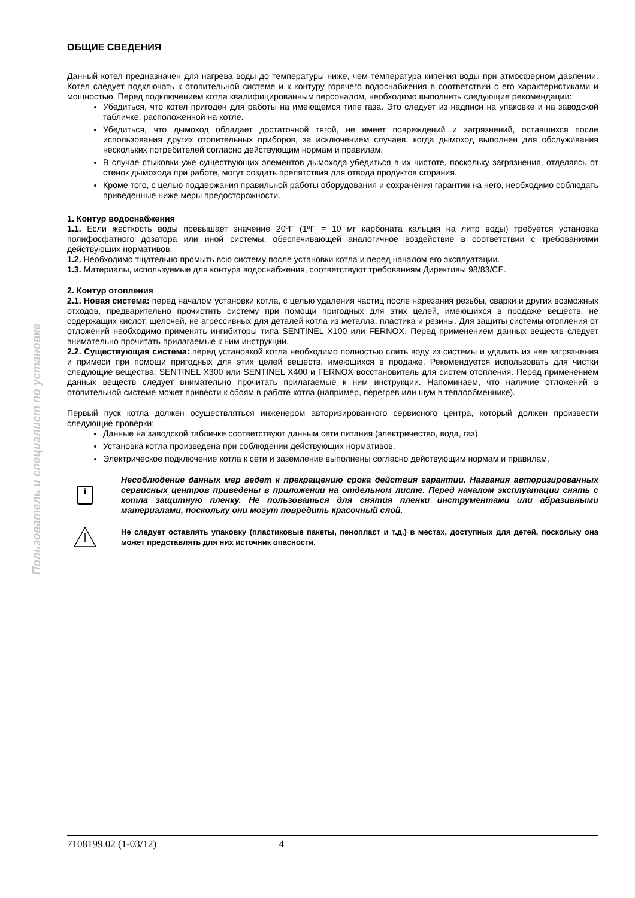Пользователь и специалист по установке
ОБЩИЕ СВЕДЕНИЯ
Данный котел предназначен для нагрева воды до температуры ниже, чем температура кипения воды при атмосферном давлении. Котел следует подключать к отопительной системе и к контуру горячего водоснабжения в соответствии с его характеристиками и мощностью. Перед подключением котла квалифицированным персоналом, необходимо выполнить следующие рекомендации:
Убедиться, что котел пригоден для работы на имеющемся типе газа. Это следует из надписи на упаковке и на заводской табличке, расположенной на котле.
Убедиться, что дымоход обладает достаточной тягой, не имеет повреждений и загрязнений, оставшихся после использования других отопительных приборов, за исключением случаев, когда дымоход выполнен для обслуживания нескольких потребителей согласно действующим нормам и правилам.
В случае стыковки уже существующих элементов дымохода убедиться в их чистоте, поскольку загрязнения, отделяясь от стенок дымохода при работе, могут создать препятствия для отвода продуктов сгорания.
Кроме того, с целью поддержания правильной работы оборудования и сохранения гарантии на него, необходимо соблюдать приведенные ниже меры предосторожности.
1. Контур водоснабжения
1.1. Если жесткость воды превышает значение 20ºF (1ºF = 10 мг карбоната кальция на литр воды) требуется установка полифосфатного дозатора или иной системы, обеспечивающей аналогичное воздействие в соответствии с требованиями действующих нормативов.
1.2. Необходимо тщательно промыть всю систему после установки котла и перед началом его эксплуатации.
1.3. Материалы, используемые для контура водоснабжения, соответствуют требованиям Директивы 98/83/CE.
2. Контур отопления
2.1. Новая система: перед началом установки котла, с целью удаления частиц после нарезания резьбы, сварки и других возможных отходов, предварительно прочистить систему при помощи пригодных для этих целей, имеющихся в продаже веществ, не содержащих кислот, щелочей, не агрессивных для деталей котла из металла, пластика и резины. Для защиты системы отопления от отложений необходимо применять ингибиторы типа SENTINEL X100 или FERNOX. Перед применением данных веществ следует внимательно прочитать прилагаемые к ним инструкции.
2.2. Существующая система: перед установкой котла необходимо полностью слить воду из системы и удалить из нее загрязнения и примеси при помощи пригодных для этих целей веществ, имеющихся в продаже. Рекомендуется использовать для чистки следующие вещества: SENTINEL X300 или SENTINEL X400 и FERNOX восстановитель для систем отопления. Перед применением данных веществ следует внимательно прочитать прилагаемые к ним инструкции. Напоминаем, что наличие отложений в отопительной системе может привести к сбоям в работе котла (например, перегрев или шум в теплообменнике).
Первый пуск котла должен осуществляться инженером авторизированного сервисного центра, который должен произвести следующие проверки:
Данные на заводской табличке соответствуют данным сети питания (электричество, вода, газ).
Установка котла произведена при соблюдении действующих нормативов.
Электрическое подключение котла к сети и заземление выполнены согласно действующим нормам и правилам.
i
Несоблюдение данных мер ведет к прекращению срока действия гарантии. Названия авторизированных сервисных центров приведены в приложении на отдельном листе. Перед началом эксплуатации снять с котла защитную пленку. Не пользоваться для снятия пленки инструментами или абразивными материалами, поскольку они могут повредить красочный слой.
Не следует оставлять упаковку (пластиковые пакеты, пенопласт и т.д.) в местах, доступных для детей, поскольку она может представлять для них источник опасности.
7108199.02 (1-03/12) 4